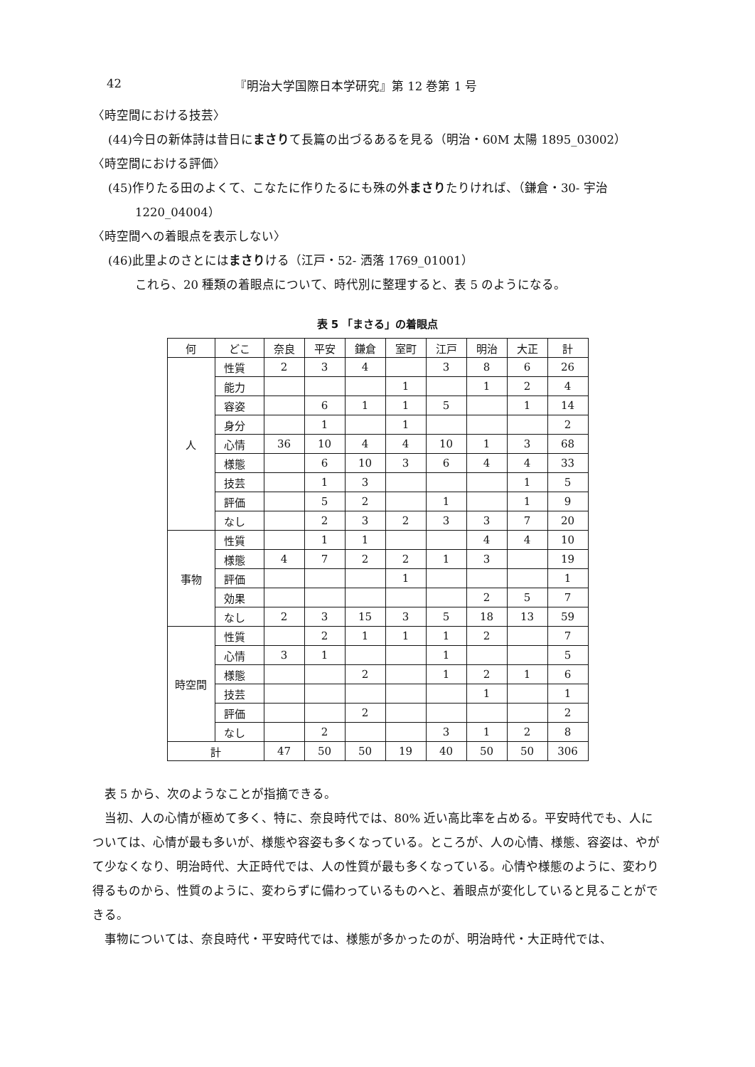42 『明治大学国際日本学研究』第 12 巻第 1 号
〈時空間における技芸〉
(44)今日の新体詩は昔日にまさりて長篇の出づるあるを見る（明治・60M 太陽 1895_03002）
〈時空間における評価〉
(45)作りたる田のよくて、こなたに作りたるにも殊の外まさりたりければ、（鎌倉・30- 宇治
1220_04004）
〈時空間への着眼点を表示しない〉
(46)此里よのさとにはまさりける（江戸・52- 洒落 1769_01001）
これら、20 種類の着眼点について、時代別に整理すると、表 5 のようになる。
表 5 「まさる」の着眼点
| 何 | どこ | 奈良 | 平安 | 鎌倉 | 室町 | 江戸 | 明治 | 大正 | 計 |
| --- | --- | --- | --- | --- | --- | --- | --- | --- | --- |
| 人 | 性質 | 2 | 3 | 4 | | 3 | 8 | 6 | 26 |
| | 能力 | | | | 1 | | 1 | 2 | 4 |
| | 容姿 | | 6 | 1 | 1 | 5 | | 1 | 14 |
| | 身分 | | 1 | | 1 | | | | 2 |
| | 心情 | 36 | 10 | 4 | 4 | 10 | 1 | 3 | 68 |
| | 様態 | | 6 | 10 | 3 | 6 | 4 | 4 | 33 |
| | 技芸 | | 1 | 3 | | | | 1 | 5 |
| | 評価 | | 5 | 2 | | 1 | | 1 | 9 |
| | なし | | 2 | 3 | 2 | 3 | 3 | 7 | 20 |
| 事物 | 性質 | | 1 | 1 | | | 4 | 4 | 10 |
| | 様態 | 4 | 7 | 2 | 2 | 1 | 3 | | 19 |
| | 評価 | | | | 1 | | | | 1 |
| | 効果 | | | | | | 2 | 5 | 7 |
| | なし | 2 | 3 | 15 | 3 | 5 | 18 | 13 | 59 |
| 時空間 | 性質 | | 2 | 1 | 1 | 1 | 2 | | 7 |
| | 心情 | 3 | 1 | | | 1 | | | 5 |
| | 様態 | | | 2 | | 1 | 2 | 1 | 6 |
| | 技芸 | | | | | | 1 | | 1 |
| | 評価 | | | 2 | | | | | 2 |
| | なし | | 2 | | | 3 | 1 | 2 | 8 |
| 計 | | 47 | 50 | 50 | 19 | 40 | 50 | 50 | 306 |
表 5 から、次のようなことが指摘できる。
当初、人の心情が極めて多く、特に、奈良時代では、80% 近い高比率を占める。平安時代でも、人については、心情が最も多いが、様態や容姿も多くなっている。ところが、人の心情、様態、容姿は、やがて少なくなり、明治時代、大正時代では、人の性質が最も多くなっている。心情や様態のように、変わり得るものから、性質のように、変わらずに備わっているものへと、着眼点が変化していると見ることができる。
事物については、奈良時代・平安時代では、様態が多かったのが、明治時代・大正時代では、